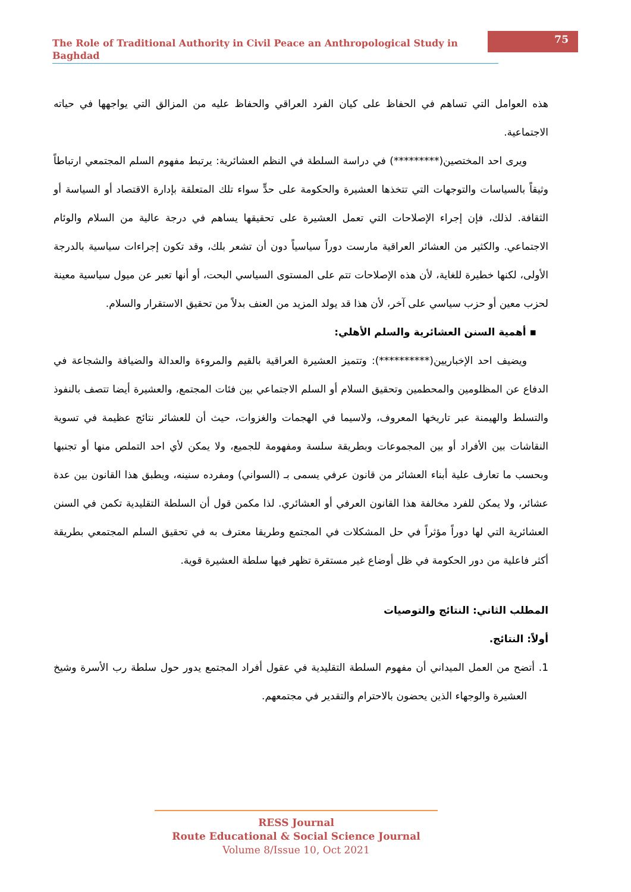The Role of Traditional Authority in Civil Peace an Anthropological Study in Baghdad
75
هذه العوامل التي تساهم في الحفاظ على كيان الفرد العراقي والحفاظ عليه من المزالق التي يواجهها في حياته الاجتماعية.
ويرى احد المختصين(*********) في دراسة السلطة في النظم العشائرية: يرتبط مفهوم السلم المجتمعي ارتباطاً وثيقاً بالسياسات والتوجهات التي تتخذها العشيرة والحكومة على حدٍّ سواء تلك المتعلقة بإدارة الاقتصاد أو السياسة أو الثقافة. لذلك، فإن إجراء الإصلاحات التي تعمل العشيرة على تحقيقها يساهم في درجة عالية من السلام والوئام الاجتماعي. والكثير من العشائر العراقية مارست دوراً سياسياً دون أن تشعر بلك، وقد تكون إجراءات سياسية بالدرجة الأولى، لكنها خطيرة للغاية، لأن هذه الإصلاحات تتم على المستوى السياسي البحت، أو أنها تعبر عن ميول سياسية معينة لحزب معين أو حزب سياسي على آخر، لأن هذا قد يولد المزيد من العنف بدلاً من تحقيق الاستقرار والسلام.
▪ أهمية السنن العشائرية والسلم الأهلي:
ويضيف احد الإخباريين(**********): وتتميز العشيرة العراقية بالقيم والمروءة والعدالة والضيافة والشجاعة في الدفاع عن المظلومين والمحطمين وتحقيق السلام أو السلم الاجتماعي بين فئات المجتمع، والعشيرة أيضا تتصف بالنفوذ والتسلط والهيمنة عبر تاريخها المعروف، ولاسيما في الهجمات والغزوات، حيث أن للعشائر نتائج عظيمة في تسوية النقاشات بين الأفراد أو بين المجموعات وبطريقة سلسة ومفهومة للجميع، ولا يمكن لأي احد التملص منها أو تجنبها وبحسب ما تعارف علية أبناء العشائر من قانون عرفي يسمى بـ (السواني) ومفرده سنينه، ويطبق هذا القانون بين عدة عشائر، ولا يمكن للفرد مخالفة هذا القانون العرفي أو العشائري. لذا مكمن قول أن السلطة التقليدية تكمن في السنن العشائرية التي لها دوراً مؤثراً في حل المشكلات في المجتمع وطريقا معترف به في تحقيق السلم المجتمعي بطريقة أكثر فاعلية من دور الحكومة في ظل أوضاع غير مستقرة تظهر فيها سلطة العشيرة قوية.
المطلب الثاني: النتائج والتوصيات
أولاً: النتائج.
1. أتضح من العمل الميداني أن مفهوم السلطة التقليدية في عقول أفراد المجتمع يدور حول سلطة رب الأسرة وشيخ العشيرة والوجهاء الذين يحضون بالاحترام والتقدير في مجتمعهم.
RESS Journal
Route Educational & Social Science Journal
Volume 8/Issue 10, Oct 2021